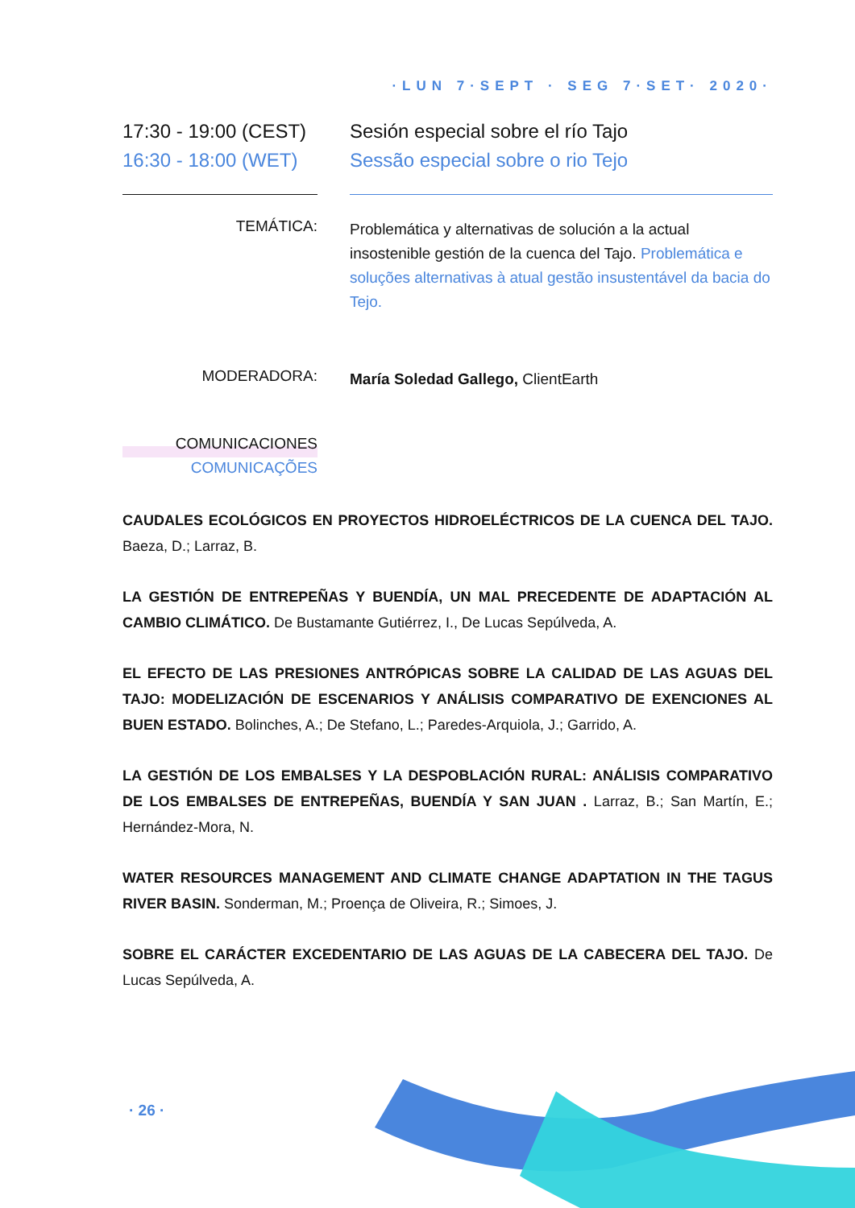·LUN 7·SEPT · SEG 7·SET· 2020·
17:30 - 19:00 (CEST)
16:30 - 18:00 (WET)
Sesión especial sobre el río Tajo
Sessão especial sobre o rio Tejo
TEMÁTICA:
Problemática y alternativas de solución a la actual insostenible gestión de la cuenca del Tajo. Problemática e soluções alternativas à atual gestão insustentável da bacia do Tejo.
MODERADORA:
María Soledad Gallego, ClientEarth
COMUNICACIONES
COMUNICAÇÕES
CAUDALES ECOLÓGICOS EN PROYECTOS HIDROELÉCTRICOS DE LA CUENCA DEL TAJO. Baeza, D.; Larraz, B.
LA GESTIÓN DE ENTREPEÑAS Y BUENDÍA, UN MAL PRECEDENTE DE ADAPTACIÓN AL CAMBIO CLIMÁTICO. De Bustamante Gutiérrez, I., De Lucas Sepúlveda, A.
EL EFECTO DE LAS PRESIONES ANTRÓPICAS SOBRE LA CALIDAD DE LAS AGUAS DEL TAJO: MODELIZACIÓN DE ESCENARIOS Y ANÁLISIS COMPARATIVO DE EXENCIONES AL BUEN ESTADO. Bolinches, A.; De Stefano, L.; Paredes-Arquiola, J.; Garrido, A.
LA GESTIÓN DE LOS EMBALSES Y LA DESPOBLACIÓN RURAL: ANÁLISIS COMPARATIVO DE LOS EMBALSES DE ENTREPEÑAS, BUENDÍA Y SAN JUAN . Larraz, B.; San Martín, E.; Hernández-Mora, N.
WATER RESOURCES MANAGEMENT AND CLIMATE CHANGE ADAPTATION IN THE TAGUS RIVER BASIN. Sonderman, M.; Proença de Oliveira, R.; Simoes, J.
SOBRE EL CARÁCTER EXCEDENTARIO DE LAS AGUAS DE LA CABECERA DEL TAJO. De Lucas Sepúlveda, A.
· 26 ·